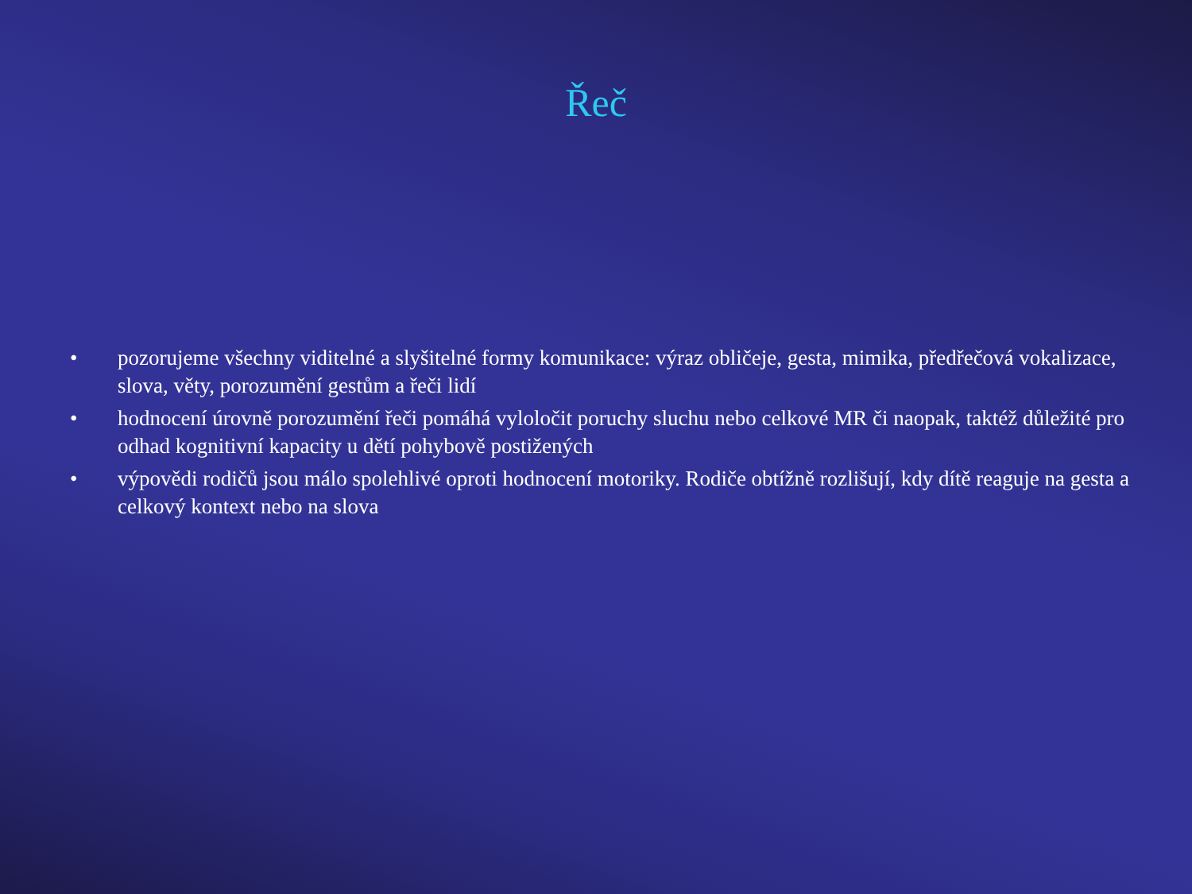Řeč
• pozorujeme všechny viditelné a slyšitelné formy komunikace: výraz obličeje, gesta, mimika, předřečová vokalizace, slova, věty, porozumění gestům a řeči lidí
• hodnocení úrovně porozumění řeči pomáhá vyloločit poruchy sluchu nebo celkové MR či naopak, taktéž důležité pro odhad kognitivní kapacity u dětí pohybově postižených
• výpovědi rodičů jsou málo spolehlivé oproti hodnocení motoriky. Rodiče obtížně rozlišují, kdy dítě reaguje na gesta a celkový kontext nebo na slova